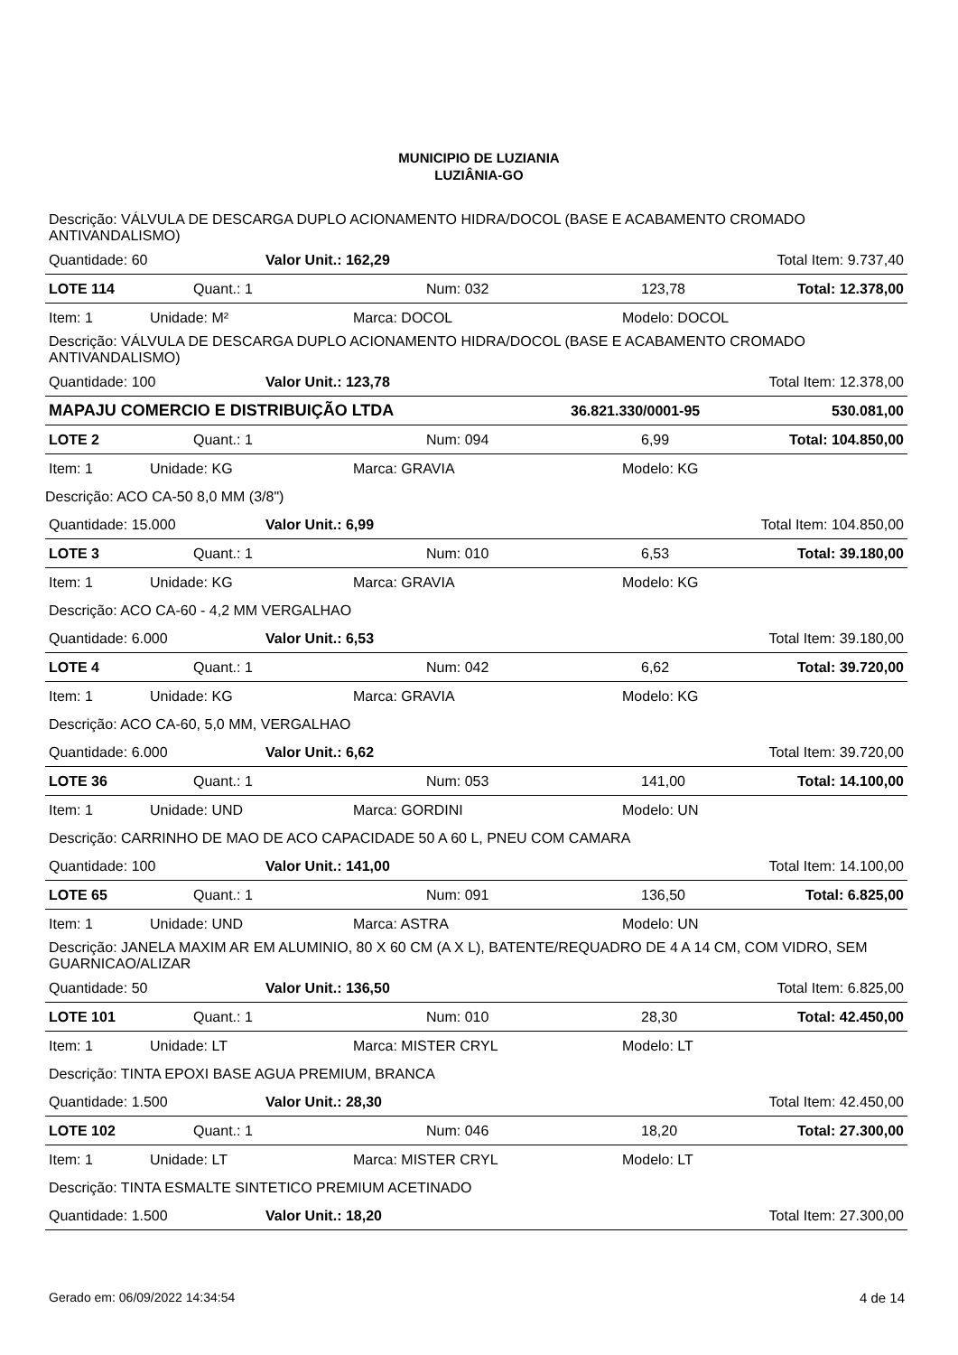MUNICIPIO DE LUZIANIA
LUZIÂNIA-GO
Descrição: VÁLVULA DE DESCARGA DUPLO ACIONAMENTO HIDRA/DOCOL (BASE E ACABAMENTO CROMADO ANTIVANDALISMO)
Quantidade: 60 Valor Unit.: 162,29 Total Item: 9.737,40
LOTE 114 Quant.: 1 Num: 032 123,78 Total: 12.378,00
Item: 1 Unidade: M² Marca: DOCOL Modelo: DOCOL
Descrição: VÁLVULA DE DESCARGA DUPLO ACIONAMENTO HIDRA/DOCOL (BASE E ACABAMENTO CROMADO ANTIVANDALISMO)
Quantidade: 100 Valor Unit.: 123,78 Total Item: 12.378,00
MAPAJU COMERCIO E DISTRIBUIÇÃO LTDA 36.821.330/0001-95 530.081,00
LOTE 2 Quant.: 1 Num: 094 6,99 Total: 104.850,00
Item: 1 Unidade: KG Marca: GRAVIA Modelo: KG
Descrição: ACO CA-50 8,0 MM (3/8")
Quantidade: 15.000 Valor Unit.: 6,99 Total Item: 104.850,00
LOTE 3 Quant.: 1 Num: 010 6,53 Total: 39.180,00
Item: 1 Unidade: KG Marca: GRAVIA Modelo: KG
Descrição: ACO CA-60 - 4,2 MM VERGALHAO
Quantidade: 6.000 Valor Unit.: 6,53 Total Item: 39.180,00
LOTE 4 Quant.: 1 Num: 042 6,62 Total: 39.720,00
Item: 1 Unidade: KG Marca: GRAVIA Modelo: KG
Descrição: ACO CA-60, 5,0 MM, VERGALHAO
Quantidade: 6.000 Valor Unit.: 6,62 Total Item: 39.720,00
LOTE 36 Quant.: 1 Num: 053 141,00 Total: 14.100,00
Item: 1 Unidade: UND Marca: GORDINI Modelo: UN
Descrição: CARRINHO DE MAO DE ACO CAPACIDADE 50 A 60 L, PNEU COM CAMARA
Quantidade: 100 Valor Unit.: 141,00 Total Item: 14.100,00
LOTE 65 Quant.: 1 Num: 091 136,50 Total: 6.825,00
Item: 1 Unidade: UND Marca: ASTRA Modelo: UN
Descrição: JANELA MAXIM AR EM ALUMINIO, 80 X 60 CM (A X L), BATENTE/REQUADRO DE 4 A 14 CM, COM VIDRO, SEM GUARNICAO/ALIZAR
Quantidade: 50 Valor Unit.: 136,50 Total Item: 6.825,00
LOTE 101 Quant.: 1 Num: 010 28,30 Total: 42.450,00
Item: 1 Unidade: LT Marca: MISTER CRYL Modelo: LT
Descrição: TINTA EPOXI BASE AGUA PREMIUM, BRANCA
Quantidade: 1.500 Valor Unit.: 28,30 Total Item: 42.450,00
LOTE 102 Quant.: 1 Num: 046 18,20 Total: 27.300,00
Item: 1 Unidade: LT Marca: MISTER CRYL Modelo: LT
Descrição: TINTA ESMALTE SINTETICO PREMIUM ACETINADO
Quantidade: 1.500 Valor Unit.: 18,20 Total Item: 27.300,00
Gerado em: 06/09/2022 14:34:54 4 de 14